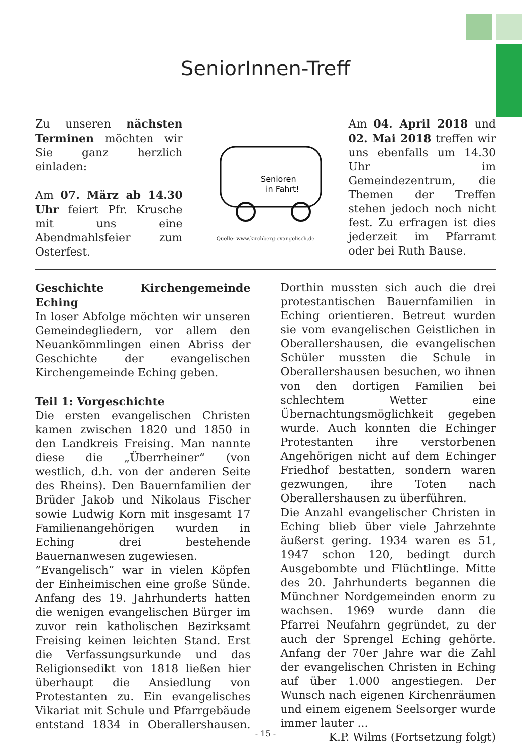SeniorInnen-Treff
Zu unseren nächsten Terminen möchten wir Sie ganz herzlich einladen:
Am 07. März ab 14.30 Uhr feiert Pfr. Krusche mit uns eine Abendmahlsfeier zum Osterfest.
Senioren
in Fahrt!
Quelle: www.kirchberg-evangelisch.de
Am 04. April 2018 und 02. Mai 2018 treffen wir uns ebenfalls um 14.30 Uhr im Gemeindezentrum, die Themen der Treffen stehen jedoch noch nicht fest. Zu erfragen ist dies jederzeit im Pfarramt oder bei Ruth Bause.
Geschichte Kirchengemeinde Eching
In loser Abfolge möchten wir unseren Gemeindegliedern, vor allem den Neuankömmlingen einen Abriss der Geschichte der evangelischen Kirchengemeinde Eching geben.
Teil 1: Vorgeschichte
Die ersten evangelischen Christen kamen zwischen 1820 und 1850 in den Landkreis Freising. Man nannte diese die „Überrheiner“ (von westlich, d.h. von der anderen Seite des Rheins). Den Bauernfamilien der Brüder Jakob und Nikolaus Fischer sowie Ludwig Korn mit insgesamt 17 Familienangehörigen wurden in Eching drei bestehende Bauernanwesen zugewiesen.
”Evangelisch” war in vielen Köpfen der Einheimischen eine große Sünde. Anfang des 19. Jahrhunderts hatten die wenigen evangelischen Bürger im zuvor rein katholischen Bezirksamt Freising keinen leichten Stand. Erst die Verfassungsurkunde und das Religionsedikt von 1818 ließen hier überhaupt die Ansiedlung von Protestanten zu. Ein evangelisches Vikariat mit Schule und Pfarrgebäude entstand 1834 in Oberallershausen. Dorthin mussten sich auch die drei protestantischen Bauernfamilien in Eching orientieren. Betreut wurden sie vom evangelischen Geistlichen in Oberallershausen, die evangelischen Schüler mussten die Schule in Oberallershausen besuchen, wo ihnen von den dortigen Familien bei schlechtem Wetter eine Übernachtungsmöglichkeit gegeben wurde. Auch konnten die Echinger Protestanten ihre verstorbenen Angehörigen nicht auf dem Echinger Friedhof bestatten, sondern waren gezwungen, ihre Toten nach Oberallershausen zu überführen.
Die Anzahl evangelischer Christen in Eching blieb über viele Jahrzehnte äußerst gering. 1934 waren es 51, 1947 schon 120, bedingt durch Ausgebombte und Flüchtlinge. Mitte des 20. Jahrhunderts begannen die Münchner Nordgemeinden enorm zu wachsen. 1969 wurde dann die Pfarrei Neufahrn gegründet, zu der auch der Sprengel Eching gehörte. Anfang der 70er Jahre war die Zahl der evangelischen Christen in Eching auf über 1.000 angestiegen. Der Wunsch nach eigenen Kirchenräumen und einem eigenem Seelsorger wurde immer lauter ...
K.P. Wilms (Fortsetzung folgt)
- 15 -